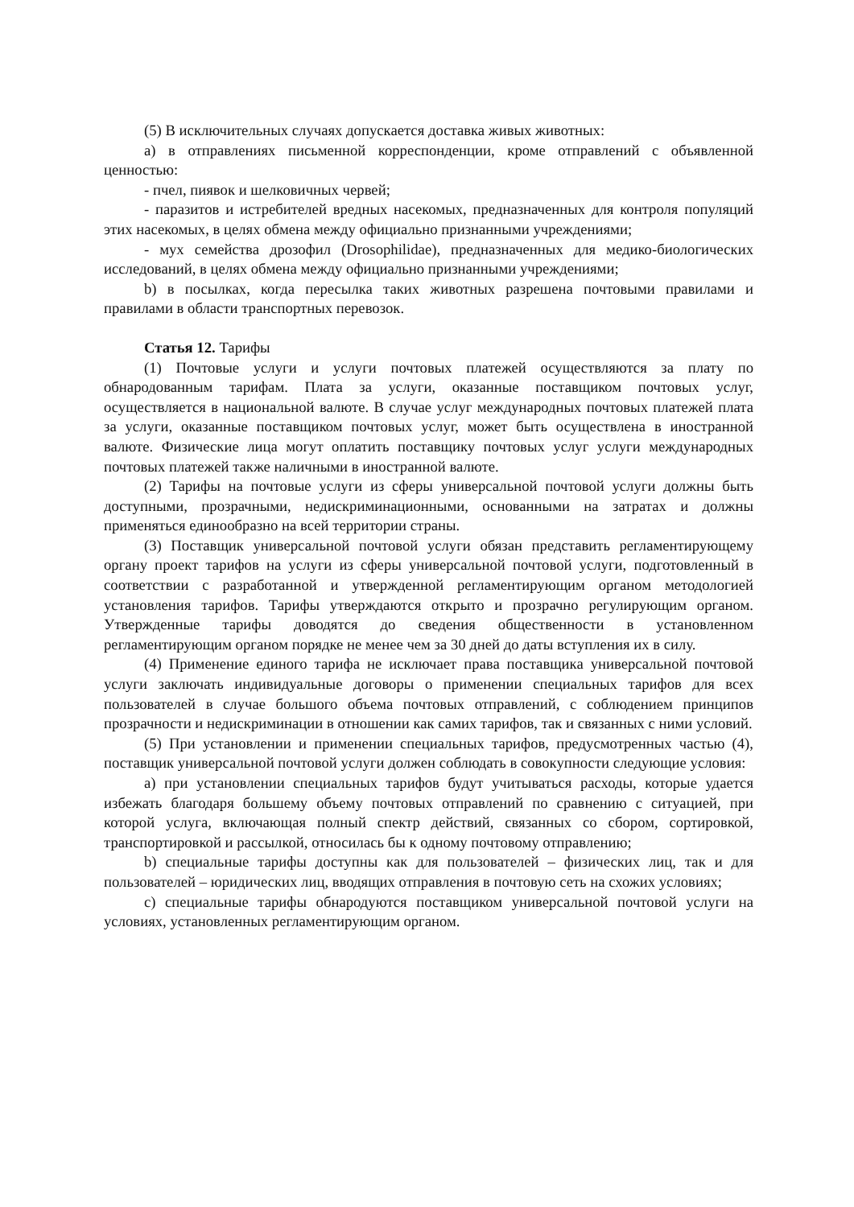(5) В исключительных случаях допускается доставка живых животных:
a) в отправлениях письменной корреспонденции, кроме отправлений с объявленной ценностью:
- пчел, пиявок и шелковичных червей;
- паразитов и истребителей вредных насекомых, предназначенных для контроля популяций этих насекомых, в целях обмена между официально признанными учреждениями;
- мух семейства дрозофил (Drosophilidae), предназначенных для медико-биологических исследований, в целях обмена между официально признанными учреждениями;
b) в посылках, когда пересылка таких животных разрешена почтовыми правилами и правилами в области транспортных перевозок.
Статья 12. Тарифы
(1) Почтовые услуги и услуги почтовых платежей осуществляются за плату по обнародованным тарифам. Плата за услуги, оказанные поставщиком почтовых услуг, осуществляется в национальной валюте. В случае услуг международных почтовых платежей плата за услуги, оказанные поставщиком почтовых услуг, может быть осуществлена в иностранной валюте. Физические лица могут оплатить поставщику почтовых услуг услуги международных почтовых платежей также наличными в иностранной валюте.
(2) Тарифы на почтовые услуги из сферы универсальной почтовой услуги должны быть доступными, прозрачными, недискриминационными, основанными на затратах и должны применяться единообразно на всей территории страны.
(3) Поставщик универсальной почтовой услуги обязан представить регламентирующему органу проект тарифов на услуги из сферы универсальной почтовой услуги, подготовленный в соответствии с разработанной и утвержденной регламентирующим органом методологией установления тарифов. Тарифы утверждаются открыто и прозрачно регулирующим органом. Утвержденные тарифы доводятся до сведения общественности в установленном регламентирующим органом порядке не менее чем за 30 дней до даты вступления их в силу.
(4) Применение единого тарифа не исключает права поставщика универсальной почтовой услуги заключать индивидуальные договоры о применении специальных тарифов для всех пользователей в случае большого объема почтовых отправлений, с соблюдением принципов прозрачности и недискриминации в отношении как самих тарифов, так и связанных с ними условий.
(5) При установлении и применении специальных тарифов, предусмотренных частью (4), поставщик универсальной почтовой услуги должен соблюдать в совокупности следующие условия:
a) при установлении специальных тарифов будут учитываться расходы, которые удается избежать благодаря большему объему почтовых отправлений по сравнению с ситуацией, при которой услуга, включающая полный спектр действий, связанных со сбором, сортировкой, транспортировкой и рассылкой, относилась бы к одному почтовому отправлению;
b) специальные тарифы доступны как для пользователей – физических лиц, так и для пользователей – юридических лиц, вводящих отправления в почтовую сеть на схожих условиях;
c) специальные тарифы обнародуются поставщиком универсальной почтовой услуги на условиях, установленных регламентирующим органом.